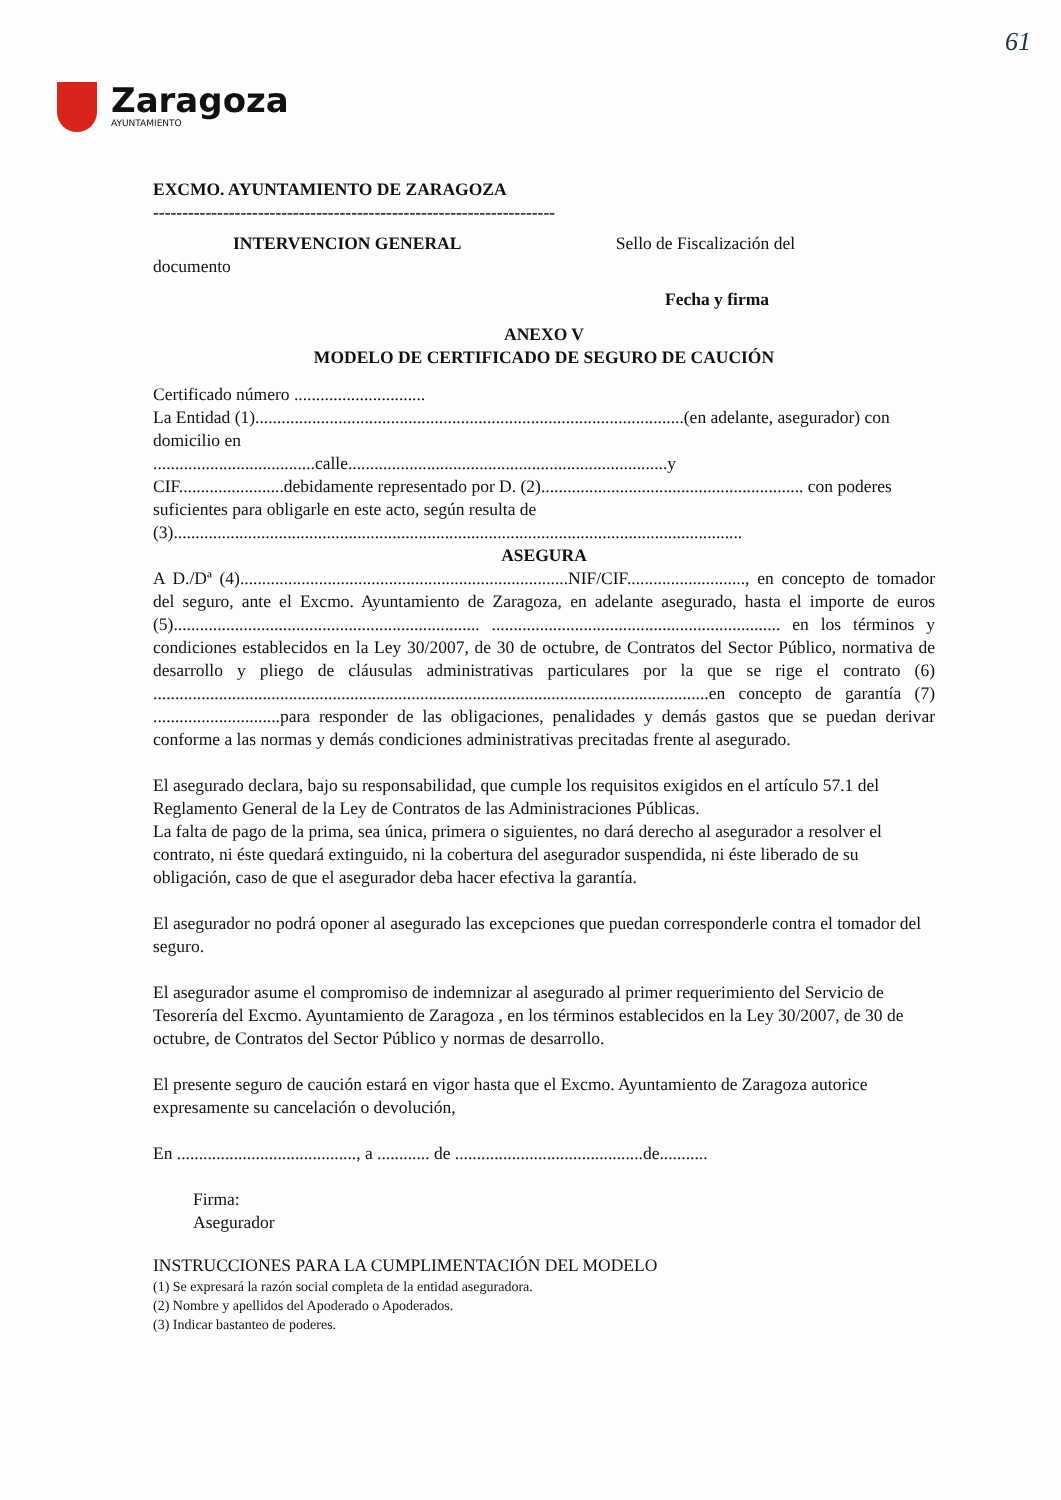61
Zaragoza
AYUNTAMIENTO
EXCMO. AYUNTAMIENTO DE ZARAGOZA
---------------------------------------------------------------------
INTERVENCION GENERAL Sello de Fiscalización del
documento
Fecha y firma
ANEXO V
MODELO DE CERTIFICADO DE SEGURO DE CAUCIÓN
Certificado número ..............................
La Entidad (1)..................................................................................................(en adelante, asegurador) con domicilio en
.....................................calle.........................................................................y
CIF........................debidamente representado por D. (2)............................................................ con poderes suficientes para obligarle en este acto, según resulta de
(3)..................................................................................................................................
ASEGURA
A D./Dª (4)...........................................................................NIF/CIF..........................., en concepto de tomador del seguro, ante el Excmo. Ayuntamiento de Zaragoza, en adelante asegurado, hasta el importe de euros (5)...................................................................... .................................................................. en los términos y condiciones establecidos en la Ley 30/2007, de 30 de octubre, de Contratos del Sector Público, normativa de desarrollo y pliego de cláusulas administrativas particulares por la que se rige el contrato (6) ...............................................................................................................................en concepto de garantía (7) .............................para responder de las obligaciones, penalidades y demás gastos que se puedan derivar conforme a las normas y demás condiciones administrativas precitadas frente al asegurado.
El asegurado declara, bajo su responsabilidad, que cumple los requisitos exigidos en el artículo 57.1 del Reglamento General de la Ley de Contratos de las Administraciones Públicas.
La falta de pago de la prima, sea única, primera o siguientes, no dará derecho al asegurador a resolver el contrato, ni éste quedará extinguido, ni la cobertura del asegurador suspendida, ni éste liberado de su obligación, caso de que el asegurador deba hacer efectiva la garantía.
El asegurador no podrá oponer al asegurado las excepciones que puedan corresponderle contra el tomador del seguro.
El asegurador asume el compromiso de indemnizar al asegurado al primer requerimiento del Servicio de Tesorería del Excmo. Ayuntamiento de Zaragoza , en los términos establecidos en la Ley 30/2007, de 30 de octubre, de Contratos del Sector Público y normas de desarrollo.
El presente seguro de caución estará en vigor hasta que el Excmo. Ayuntamiento de Zaragoza autorice expresamente su cancelación o devolución,
En ........................................., a ............ de ...........................................de...........
Firma:
Asegurador
INSTRUCCIONES PARA LA CUMPLIMENTACIÓN DEL MODELO
(1) Se expresará la razón social completa de la entidad aseguradora.
(2) Nombre y apellidos del Apoderado o Apoderados.
(3) Indicar bastanteo de poderes.